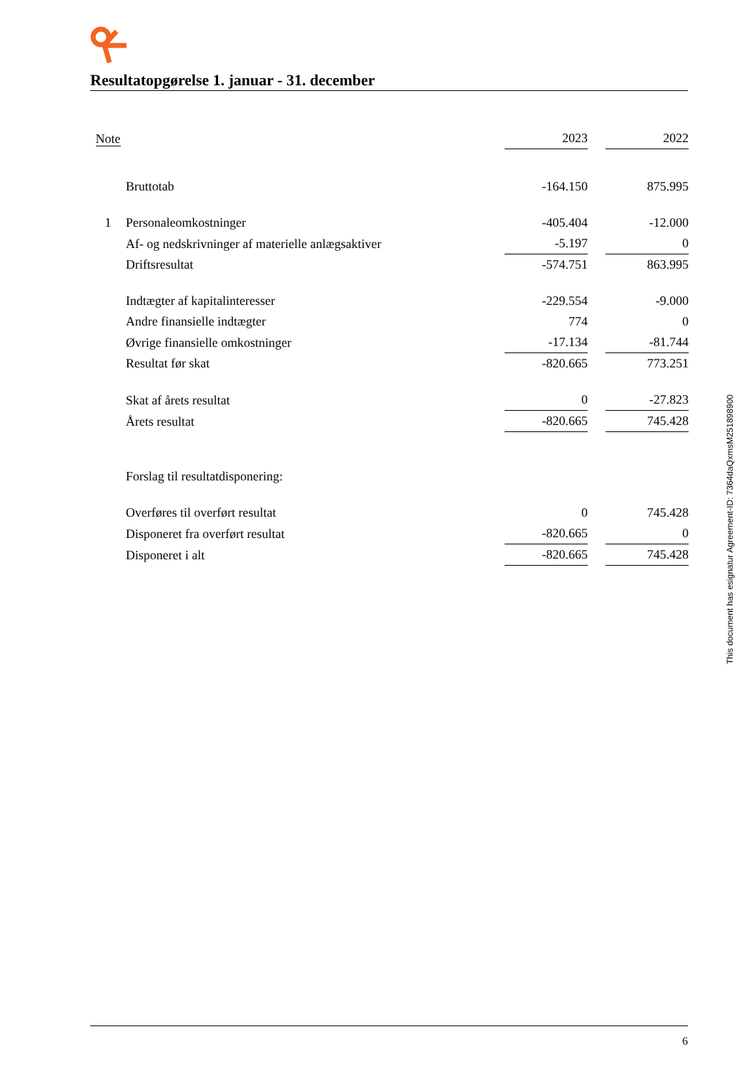Resultatopgørelse 1. januar - 31. december
| Note | | 2023 | | 2022 |
| --- | --- | --- | --- | --- |
| | Bruttotab | -164.150 | | 875.995 |
| 1 | Personaleomkostninger | -405.404 | | -12.000 |
| | Af- og nedskrivninger af materielle anlægsaktiver | -5.197 | | 0 |
| | Driftsresultat | -574.751 | | 863.995 |
| | Indtægter af kapitalinteresser | -229.554 | | -9.000 |
| | Andre finansielle indtægter | 774 | | 0 |
| | Øvrige finansielle omkostninger | -17.134 | | -81.744 |
| | Resultat før skat | -820.665 | | 773.251 |
| | Skat af årets resultat | 0 | | -27.823 |
| | Årets resultat | -820.665 | | 745.428 |
| | Forslag til resultatdisponering: | | | |
| | Overføres til overført resultat | 0 | | 745.428 |
| | Disponeret fra overført resultat | -820.665 | | 0 |
| | Disponeret i alt | -820.665 | | 745.428 |
This document has esignatur Agreement-ID: 7364daQxmsM251898900
6